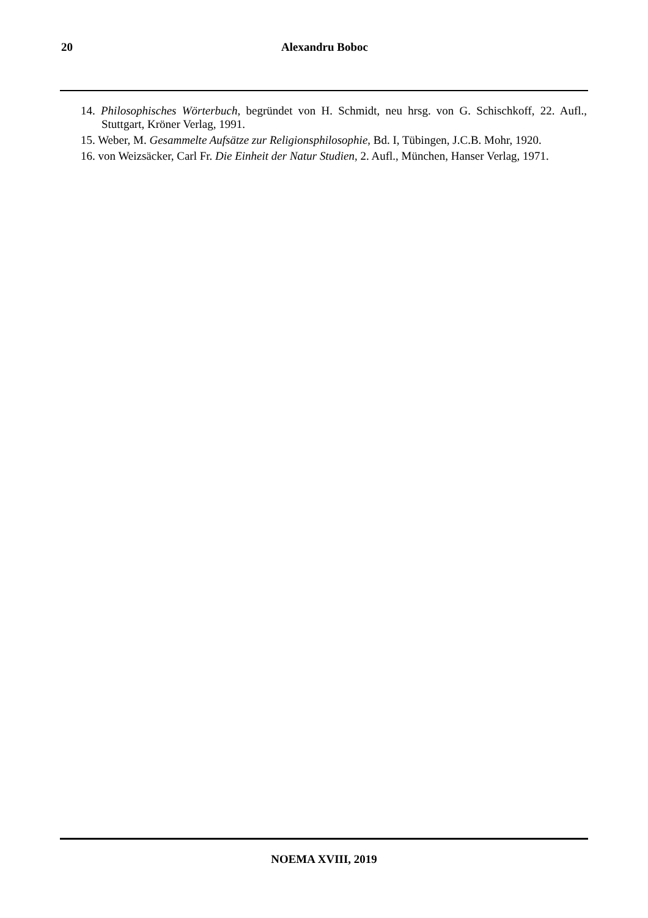20 Alexandru Boboc
14. Philosophisches Wörterbuch, begründet von H. Schmidt, neu hrsg. von G. Schischkoff, 22. Aufl., Stuttgart, Kröner Verlag, 1991.
15. Weber, M. Gesammelte Aufsätze zur Religionsphilosophie, Bd. I, Tübingen, J.C.B. Mohr, 1920.
16. von Weizsäcker, Carl Fr. Die Einheit der Natur Studien, 2. Aufl., München, Hanser Verlag, 1971.
NOEMA XVIII, 2019